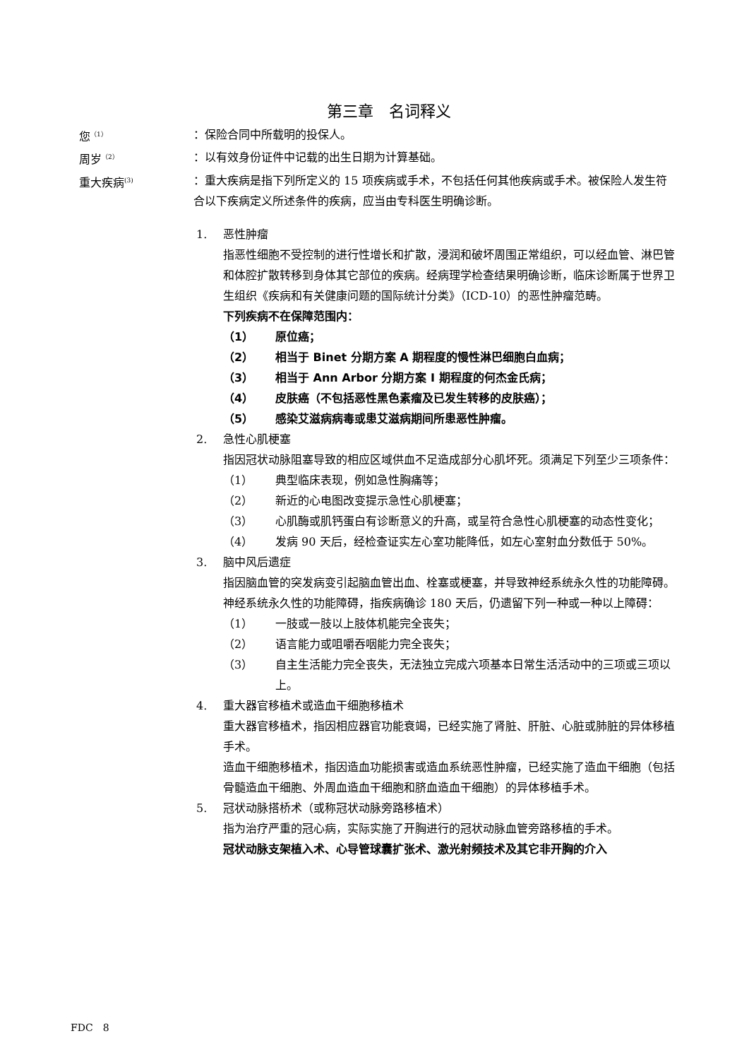第三章　名词释义
您<sup>（1）</sup>
：保险合同中所载明的投保人。
周岁<sup>（2）</sup>
：以有效身份证件中记载的出生日期为计算基础。
重大疾病<sup>(3)</sup>
：重大疾病是指下列所定义的 15 项疾病或手术，不包括任何其他疾病或手术。被保险人发生符合以下疾病定义所述条件的疾病，应当由专科医生明确诊断。
1. 恶性肿瘤
指恶性细胞不受控制的进行性增长和扩散，浸润和破坏周围正常组织，可以经血管、淋巴管和体腔扩散转移到身体其它部位的疾病。经病理学检查结果明确诊断，临床诊断属于世界卫生组织《疾病和有关健康问题的国际统计分类》（ICD-10）的恶性肿瘤范畴。
下列疾病不在保障范围内：
（1） 原位癌；
（2） 相当于 Binet 分期方案 A 期程度的慢性淋巴细胞白血病；
（3） 相当于 Ann Arbor 分期方案 I 期程度的何杰金氏病；
（4） 皮肤癌（不包括恶性黑色素瘤及已发生转移的皮肤癌）；
（5） 感染艾滋病病毒或患艾滋病期间所患恶性肿瘤。
2. 急性心肌梗塞
指因冠状动脉阻塞导致的相应区域供血不足造成部分心肌坏死。须满足下列至少三项条件：
（1） 典型临床表现，例如急性胸痛等；
（2） 新近的心电图改变提示急性心肌梗塞；
（3） 心肌酶或肌钙蛋白有诊断意义的升高，或呈符合急性心肌梗塞的动态性变化；
（4） 发病 90 天后，经检查证实左心室功能降低，如左心室射血分数低于 50%。
3. 脑中风后遗症
指因脑血管的突发病变引起脑血管出血、栓塞或梗塞，并导致神经系统永久性的功能障碍。神经系统永久性的功能障碍，指疾病确诊 180 天后，仍遗留下列一种或一种以上障碍：
（1） 一肢或一肢以上肢体机能完全丧失；
（2） 语言能力或咀嚼吞咽能力完全丧失；
（3） 自主生活能力完全丧失，无法独立完成六项基本日常生活活动中的三项或三项以上。
4. 重大器官移植术或造血干细胞移植术
重大器官移植术，指因相应器官功能衰竭，已经实施了肾脏、肝脏、心脏或肺脏的异体移植手术。
造血干细胞移植术，指因造血功能损害或造血系统恶性肿瘤，已经实施了造血干细胞（包括骨髓造血干细胞、外周血造血干细胞和脐血造血干细胞）的异体移植手术。
5. 冠状动脉搭桥术（或称冠状动脉旁路移植术）
指为治疗严重的冠心病，实际实施了开胸进行的冠状动脉血管旁路移植的手术。
冠状动脉支架植入术、心导管球囊扩张术、激光射频技术及其它非开胸的介入
FDC　8